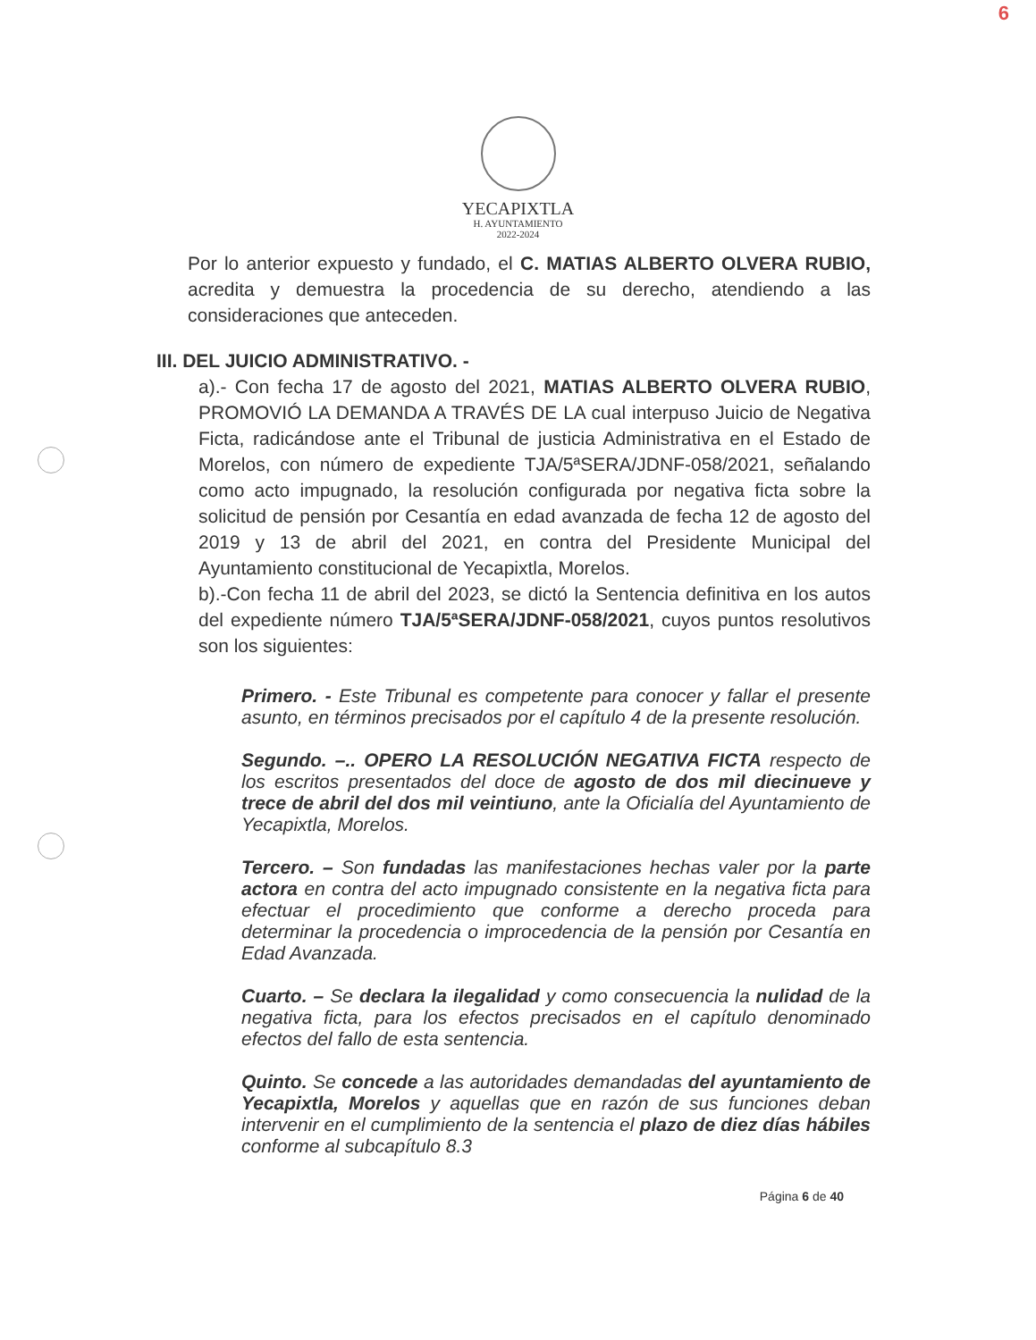6
YECAPIXTLA
H. AYUNTAMIENTO
2022-2024
Por lo anterior expuesto y fundado, el C. MATIAS ALBERTO OLVERA RUBIO, acredita y demuestra la procedencia de su derecho, atendiendo a las consideraciones que anteceden.
III. DEL JUICIO ADMINISTRATIVO. -
a).- Con fecha 17 de agosto del 2021, MATIAS ALBERTO OLVERA RUBIO, PROMOVIÓ LA DEMANDA A TRAVÉS DE LA cual interpuso Juicio de Negativa Ficta, radicándose ante el Tribunal de justicia Administrativa en el Estado de Morelos, con número de expediente TJA/5ªSERA/JDNF-058/2021, señalando como acto impugnado, la resolución configurada por negativa ficta sobre la solicitud de pensión por Cesantía en edad avanzada de fecha 12 de agosto del 2019 y 13 de abril del 2021, en contra del Presidente Municipal del Ayuntamiento constitucional de Yecapixtla, Morelos.
b).-Con fecha 11 de abril del 2023, se dictó la Sentencia definitiva en los autos del expediente número TJA/5ªSERA/JDNF-058/2021, cuyos puntos resolutivos son los siguientes:
Primero. - Este Tribunal es competente para conocer y fallar el presente asunto, en términos precisados por el capítulo 4 de la presente resolución.
Segundo. –.. OPERO LA RESOLUCIÓN NEGATIVA FICTA respecto de los escritos presentados del doce de agosto de dos mil diecinueve y trece de abril del dos mil veintiuno, ante la Oficialía del Ayuntamiento de Yecapixtla, Morelos.
Tercero. – Son fundadas las manifestaciones hechas valer por la parte actora en contra del acto impugnado consistente en la negativa ficta para efectuar el procedimiento que conforme a derecho proceda para determinar la procedencia o improcedencia de la pensión por Cesantía en Edad Avanzada.
Cuarto. – Se declara la ilegalidad y como consecuencia la nulidad de la negativa ficta, para los efectos precisados en el capítulo denominado efectos del fallo de esta sentencia.
Quinto. Se concede a las autoridades demandadas del ayuntamiento de Yecapixtla, Morelos y aquellas que en razón de sus funciones deban intervenir en el cumplimiento de la sentencia el plazo de diez días hábiles conforme al subcapítulo 8.3
Página 6 de 40